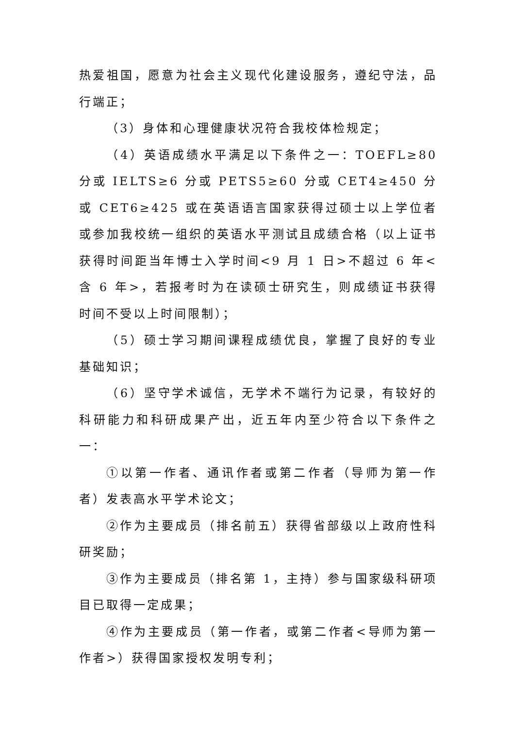热爱祖国，愿意为社会主义现代化建设服务，遵纪守法，品行端正；
（3）身体和心理健康状况符合我校体检规定；
（4）英语成绩水平满足以下条件之一：TOEFL≥80 分或 IELTS≥6 分或 PETS5≥60 分或 CET4≥450 分或 CET6≥425 或在英语语言国家获得过硕士以上学位者或参加我校统一组织的英语水平测试且成绩合格（以上证书获得时间距当年博士入学时间<9 月 1 日>不超过 6 年<含 6 年>，若报考时为在读硕士研究生，则成绩证书获得时间不受以上时间限制）；
（5）硕士学习期间课程成绩优良，掌握了良好的专业基础知识；
（6）坚守学术诚信，无学术不端行为记录，有较好的科研能力和科研成果产出，近五年内至少符合以下条件之一：
①以第一作者、通讯作者或第二作者（导师为第一作者）发表高水平学术论文；
②作为主要成员（排名前五）获得省部级以上政府性科研奖励；
③作为主要成员（排名第 1，主持）参与国家级科研项目已取得一定成果；
④作为主要成员（第一作者，或第二作者<导师为第一作者>）获得国家授权发明专利；